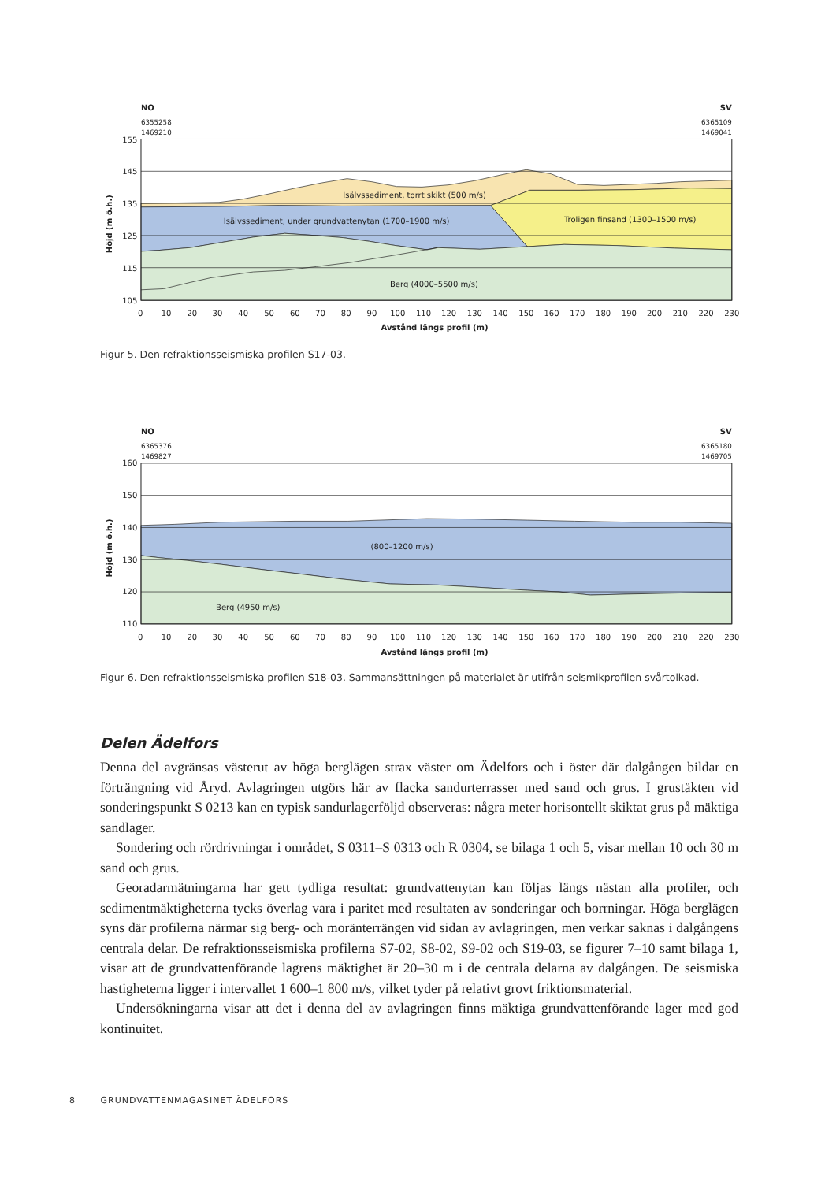NO
SV
6355258
1469210
6365109
1469041
155
145
135
125
115
105
Höjd (m ö.h.)
Isälvssediment, torrt skikt (500 m/s)
Isälvssediment, under grundvattenytan (1700–1900 m/s)
Troligen finsand (1300–1500 m/s)
Berg (4000–5500 m/s)
0
10
20
30
40
50
60
70
80
90
100
110
120
130
140
150
160
170
180
190
200
210
220
230
Avstånd längs profil (m)
Figur 5. Den refraktionsseismiska profilen S17-03.
NO
SV
6365376
1469827
6365180
1469705
160
150
140
130
120
110
Höjd (m ö.h.)
(800–1200 m/s)
Berg (4950 m/s)
0
10
20
30
40
50
60
70
80
90
100
110
120
130
140
150
160
170
180
190
200
210
220
230
Avstånd längs profil (m)
Figur 6. Den refraktionsseismiska profilen S18-03. Sammansättningen på materialet är utifrån seismikprofilen svårtolkad.
Delen Ädelfors
Denna del avgränsas västerut av höga berglägen strax väster om Ädelfors och i öster där dalgången bildar en förträngning vid Åryd. Avlagringen utgörs här av flacka sandurterrasser med sand och grus. I grustäkten vid sonderingspunkt S 0213 kan en typisk sandurlagerföljd observeras: några meter horisontellt skiktat grus på mäktiga sandlager.
Sondering och rördrivningar i området, S 0311–S 0313 och R 0304, se bilaga 1 och 5, visar mellan 10 och 30 m sand och grus.
Georadarmätningarna har gett tydliga resultat: grundvattenytan kan följas längs nästan alla profiler, och sedimentmäktigheterna tycks överlag vara i paritet med resultaten av sonderingar och borrningar. Höga berglägen syns där profilerna närmar sig berg- och moränterrängen vid sidan av avlagringen, men verkar saknas i dalgångens centrala delar. De refraktionsseismiska profilerna S7-02, S8-02, S9-02 och S19-03, se figurer 7–10 samt bilaga 1, visar att de grundvattenförande lagrens mäktighet är 20–30 m i de centrala delarna av dalgången. De seismiska hastigheterna ligger i intervallet 1 600–1 800 m/s, vilket tyder på relativt grovt friktionsmaterial.
Undersökningarna visar att det i denna del av avlagringen finns mäktiga grundvattenförande lager med god kontinuitet.
8 GRUNDVATTENMAGASINET ÄDELFORS